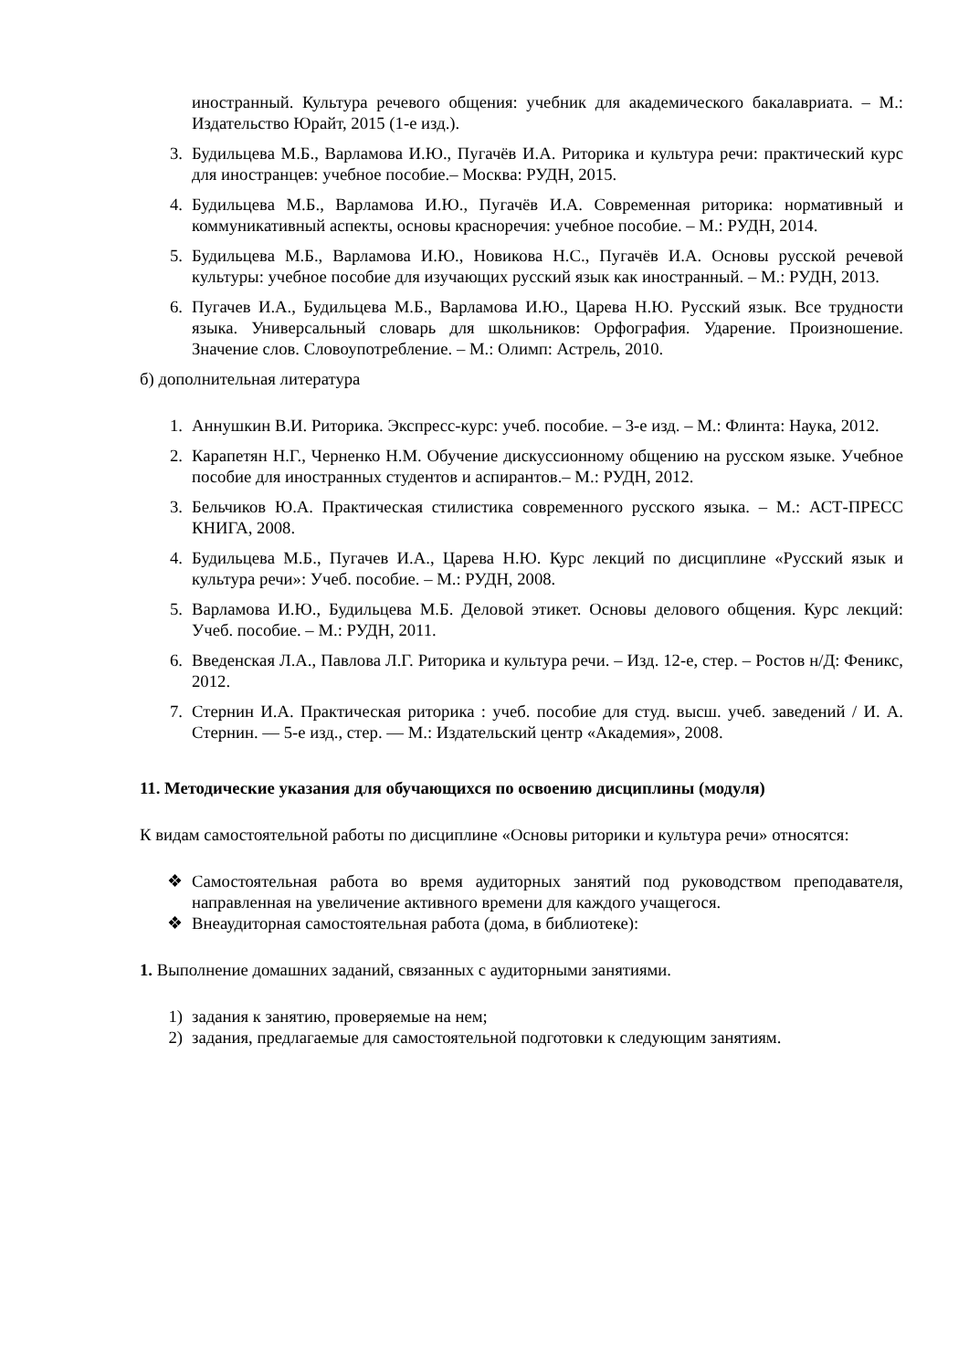иностранный. Культура речевого общения: учебник для академического бакалавриата. – М.: Издательство Юрайт, 2015 (1-е изд.).
3. Будильцева М.Б., Варламова И.Ю., Пугачёв И.А. Риторика и культура речи: практический курс для иностранцев: учебное пособие.– Москва: РУДН, 2015.
4. Будильцева М.Б., Варламова И.Ю., Пугачёв И.А. Современная риторика: нормативный и коммуникативный аспекты, основы красноречия: учебное пособие. – М.: РУДН, 2014.
5. Будильцева М.Б., Варламова И.Ю., Новикова Н.С., Пугачёв И.А. Основы русской речевой культуры: учебное пособие для изучающих русский язык как иностранный. – М.: РУДН, 2013.
6. Пугачев И.А., Будильцева М.Б., Варламова И.Ю., Царева Н.Ю. Русский язык. Все трудности языка. Универсальный словарь для школьников: Орфография. Ударение. Произношение. Значение слов. Словоупотребление. – М.: Олимп: Астрель, 2010.
б) дополнительная литература
1. Аннушкин В.И. Риторика. Экспресс-курс: учеб. пособие. – 3-е изд. – М.: Флинта: Наука, 2012.
2. Карапетян Н.Г., Черненко Н.М. Обучение дискуссионному общению на русском языке. Учебное пособие для иностранных студентов и аспирантов.– М.: РУДН, 2012.
3. Бельчиков Ю.А. Практическая стилистика современного русского языка. – М.: АСТ-ПРЕСС КНИГА, 2008.
4. Будильцева М.Б., Пугачев И.А., Царева Н.Ю. Курс лекций по дисциплине «Русский язык и культура речи»: Учеб. пособие. – М.: РУДН, 2008.
5. Варламова И.Ю., Будильцева М.Б. Деловой этикет. Основы делового общения. Курс лекций: Учеб. пособие. – М.: РУДН, 2011.
6. Введенская Л.А., Павлова Л.Г. Риторика и культура речи. – Изд. 12-е, стер. – Ростов н/Д: Феникс, 2012.
7. Стернин И.А. Практическая риторика : учеб. пособие для студ. высш. учеб. заведений / И. А. Стернин. — 5-е изд., стер. — М.: Издательский центр «Академия», 2008.
11. Методические указания для обучающихся по освоению дисциплины (модуля)
К видам самостоятельной работы по дисциплине «Основы риторики и культура речи» относятся:
❖ Самостоятельная работа во время аудиторных занятий под руководством преподавателя, направленная на увеличение активного времени для каждого учащегося.
❖ Внеаудиторная самостоятельная работа (дома, в библиотеке):
1. Выполнение домашних заданий, связанных с аудиторными занятиями.
1) задания к занятию, проверяемые на нем;
2) задания, предлагаемые для самостоятельной подготовки к следующим занятиям.